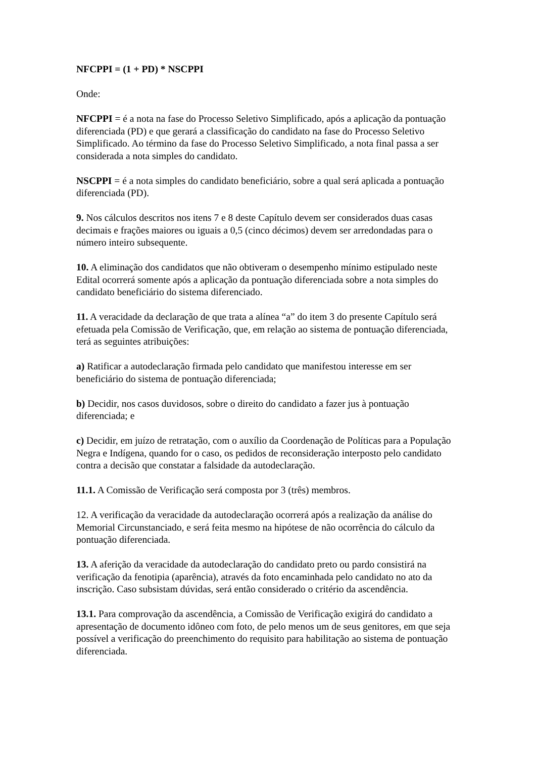NFCPPI = (1 + PD) * NSCPPI
Onde:
NFCPPI = é a nota na fase do Processo Seletivo Simplificado, após a aplicação da pontuação diferenciada (PD) e que gerará a classificação do candidato na fase do Processo Seletivo Simplificado. Ao término da fase do Processo Seletivo Simplificado, a nota final passa a ser considerada a nota simples do candidato.
NSCPPI = é a nota simples do candidato beneficiário, sobre a qual será aplicada a pontuação diferenciada (PD).
9. Nos cálculos descritos nos itens 7 e 8 deste Capítulo devem ser considerados duas casas decimais e frações maiores ou iguais a 0,5 (cinco décimos) devem ser arredondadas para o número inteiro subsequente.
10. A eliminação dos candidatos que não obtiveram o desempenho mínimo estipulado neste Edital ocorrerá somente após a aplicação da pontuação diferenciada sobre a nota simples do candidato beneficiário do sistema diferenciado.
11. A veracidade da declaração de que trata a alínea “a” do item 3 do presente Capítulo será efetuada pela Comissão de Verificação, que, em relação ao sistema de pontuação diferenciada, terá as seguintes atribuições:
a) Ratificar a autodeclaração firmada pelo candidato que manifestou interesse em ser beneficiário do sistema de pontuação diferenciada;
b) Decidir, nos casos duvidosos, sobre o direito do candidato a fazer jus à pontuação diferenciada; e
c) Decidir, em juízo de retratação, com o auxílio da Coordenação de Políticas para a População Negra e Indígena, quando for o caso, os pedidos de reconsideração interposto pelo candidato contra a decisão que constatar a falsidade da autodeclaração.
11.1. A Comissão de Verificação será composta por 3 (três) membros.
12. A verificação da veracidade da autodeclaração ocorrerá após a realização da análise do Memorial Circunstanciado, e será feita mesmo na hipótese de não ocorrência do cálculo da pontuação diferenciada.
13. A aferição da veracidade da autodeclaração do candidato preto ou pardo consistirá na verificação da fenotipia (aparência), através da foto encaminhada pelo candidato no ato da inscrição. Caso subsistam dúvidas, será então considerado o critério da ascendência.
13.1. Para comprovação da ascendência, a Comissão de Verificação exigirá do candidato a apresentação de documento idôneo com foto, de pelo menos um de seus genitores, em que seja possível a verificação do preenchimento do requisito para habilitação ao sistema de pontuação diferenciada.